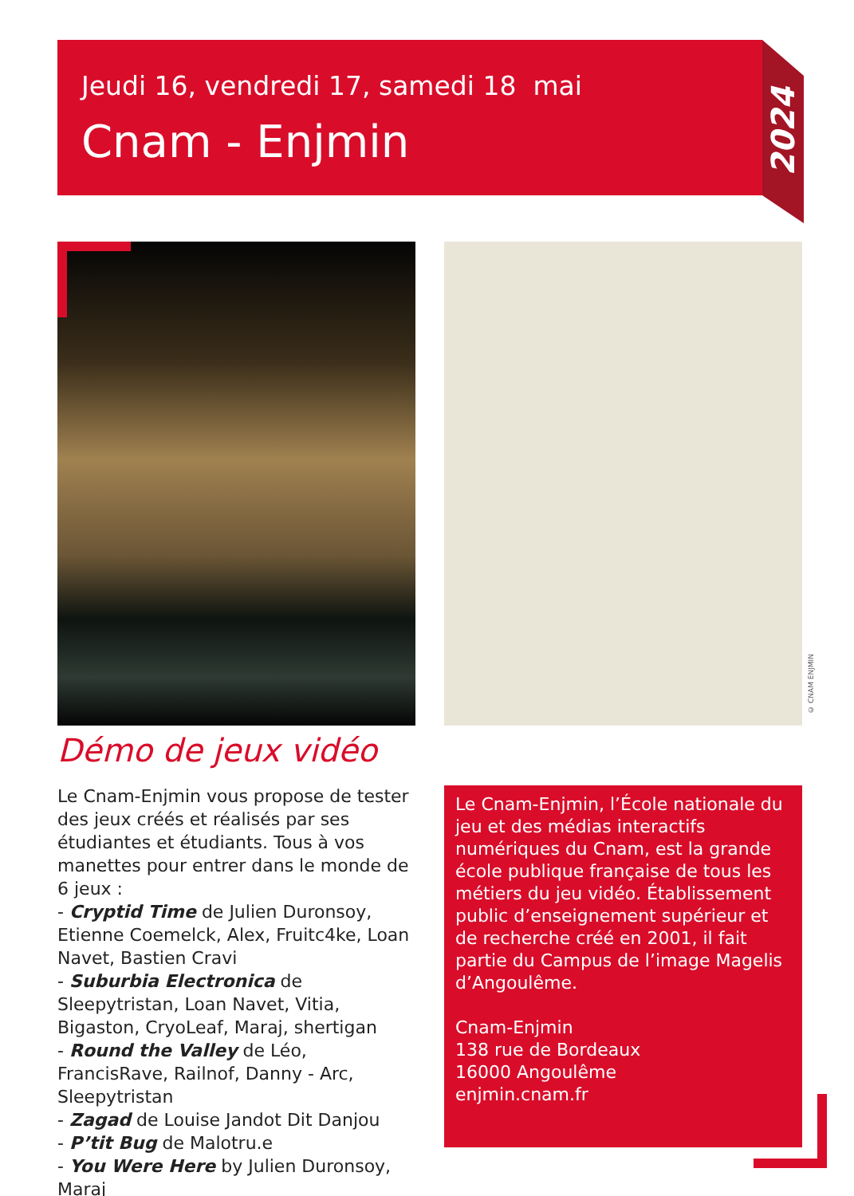Jeudi 16, vendredi 17, samedi 18 mai
Cnam - Enjmin
2024
© CNAM ENJMIN
Démo de jeux vidéo
Le Cnam-Enjmin vous propose de tester des jeux créés et réalisés par ses étudiantes et étudiants. Tous à vos manettes pour entrer dans le monde de 6 jeux :
- Cryptid Time de Julien Duronsoy, Etienne Coemelck, Alex, Fruitc4ke, Loan Navet, Bastien Cravi
- Suburbia Electronica de Sleepytristan, Loan Navet, Vitia, Bigaston, CryoLeaf, Maraj, shertigan
- Round the Valley de Léo, FrancisRave, Railnof, Danny - Arc, Sleepytristan
- Zagad de Louise Jandot Dit Danjou
- P’tit Bug de Malotru.e
- You Were Here by Julien Duronsoy, Maraj
Le Cnam-Enjmin, l’École nationale du jeu et des médias interactifs numériques du Cnam, est la grande école publique française de tous les métiers du jeu vidéo. Établissement public d’enseignement supérieur et de recherche créé en 2001, il fait partie du Campus de l’image Magelis d’Angoulême.
Cnam-Enjmin
138 rue de Bordeaux
16000 Angoulême
enjmin.cnam.fr